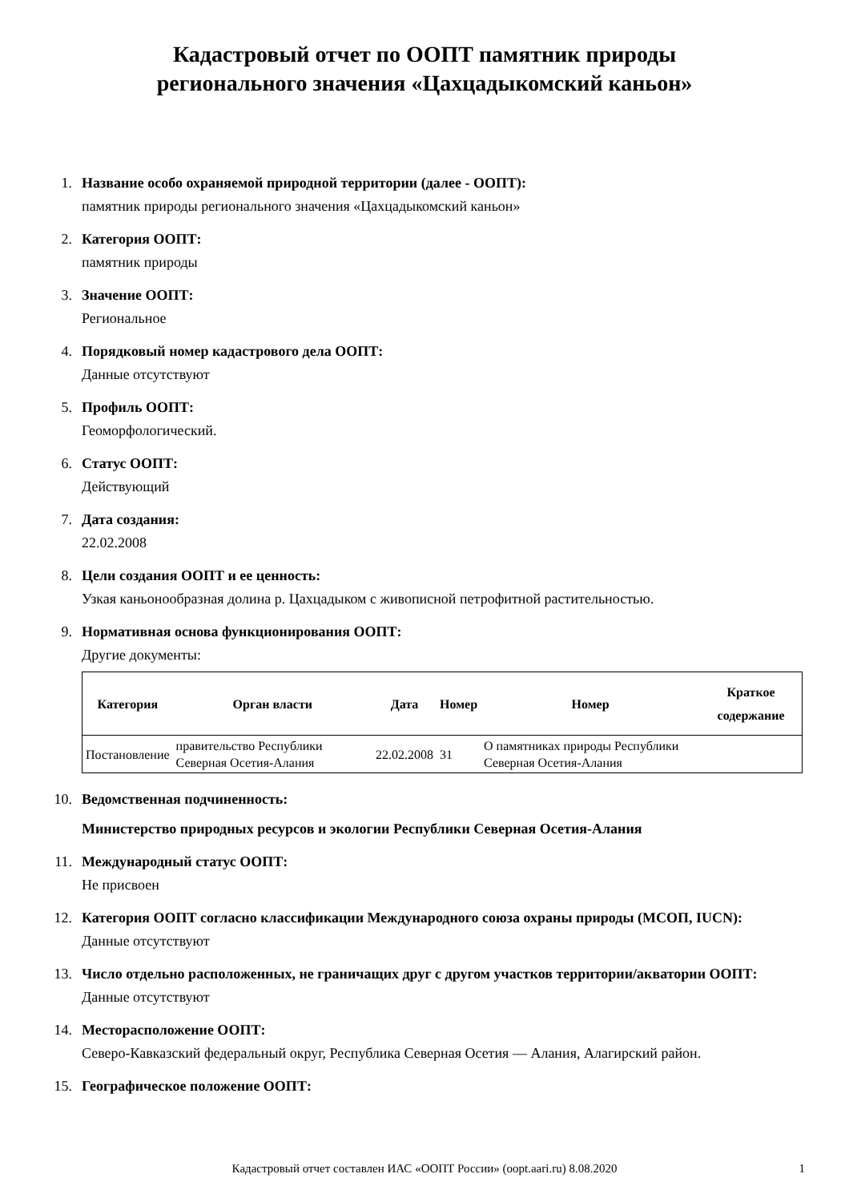Кадастровый отчет по ООПТ памятник природы
регионального значения «Цахцадыкомский каньон»
1.
Название особо охраняемой природной территории (далее - ООПТ):
памятник природы регионального значения «Цахцадыкомский каньон»
2.
Категория ООПТ:
памятник природы
3.
Значение ООПТ:
Региональное
4.
Порядковый номер кадастрового дела ООПТ:
Данные отсутствуют
5.
Профиль ООПТ:
Геоморфологический.
6.
Статус ООПТ:
Действующий
7.
Дата создания:
22.02.2008
8.
Цели создания ООПТ и ее ценность:
Узкая каньонообразная долина р. Цахцадыком с живописной петрофитной растительностью.
9.
Нормативная основа функционирования ООПТ:
Другие документы:
| Категория | Орган власти | Дата | Номер | Номер | Краткое содержание |
| --- | --- | --- | --- | --- | --- |
| Постановление | правительство Республики Северная Осетия-Алания | 22.02.2008 | 31 | О памятниках природы Республики Северная Осетия-Алания | |
10.
Ведомственная подчиненность:
Министерство природных ресурсов и экологии Республики Северная Осетия-Алания
11.
Международный статус ООПТ:
Не присвоен
12.
Категория ООПТ согласно классификации Международного союза охраны природы (МСОП, IUCN):
Данные отсутствуют
13.
Число отдельно расположенных, не граничащих друг с другом участков территории/акватории ООПТ:
Данные отсутствуют
14.
Месторасположение ООПТ:
Северо-Кавказский федеральный округ, Республика Северная Осетия — Алания, Алагирский район.
15.
Географическое положение ООПТ:
Кадастровый отчет составлен ИАС «ООПТ России» (oopt.aari.ru) 8.08.2020 1